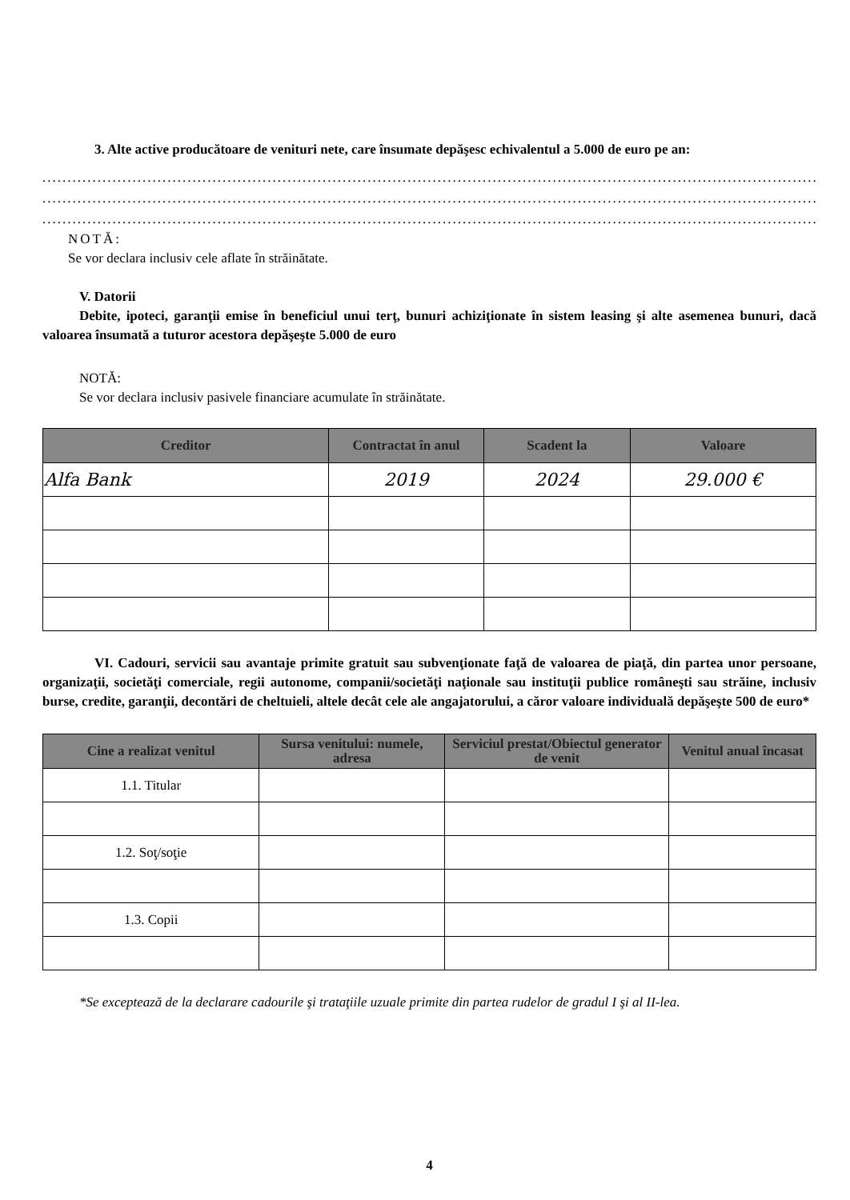3. Alte active producătoare de venituri nete, care însumate depăşesc echivalentul a 5.000 de euro pe an:
..............................................................................................................................................................
..............................................................................................................................................................
..............................................................................................................................................................
NOTĂ:
Se vor declara inclusiv cele aflate în străinătate.
V. Datorii
Debite, ipoteci, garanţii emise în beneficiul unui terţ, bunuri achiziţionate în sistem leasing şi alte asemenea bunuri, dacă valoarea însumată a tuturor acestora depăşeşte 5.000 de euro
NOTĂ:
Se vor declara inclusiv pasivele financiare acumulate în străinătate.
| Creditor | Contractat în anul | Scadent la | Valoare |
| --- | --- | --- | --- |
| Alfa Bank | 2019 | 2024 | 29.000 € |
VI. Cadouri, servicii sau avantaje primite gratuit sau subvenţionate faţă de valoarea de piaţă, din partea unor persoane, organizaţii, societăţi comerciale, regii autonome, companii/societăţi naţionale sau instituţii publice româneşti sau străine, inclusiv burse, credite, garanţii, decontări de cheltuieli, altele decât cele ale angajatorului, a căror valoare individuală depăşeşte 500 de euro*
| Cine a realizat venitul | Sursa venitului: numele, adresa | Serviciul prestat/Obiectul generator de venit | Venitul anual încasat |
| --- | --- | --- | --- |
| 1.1. Titular | | | |
| 1.2. Soţ/soţie | | | |
| 1.3. Copii | | | |
*Se exceptează de la declarare cadourile şi trataţiile uzuale primite din partea rudelor de gradul I şi al II-lea.
4